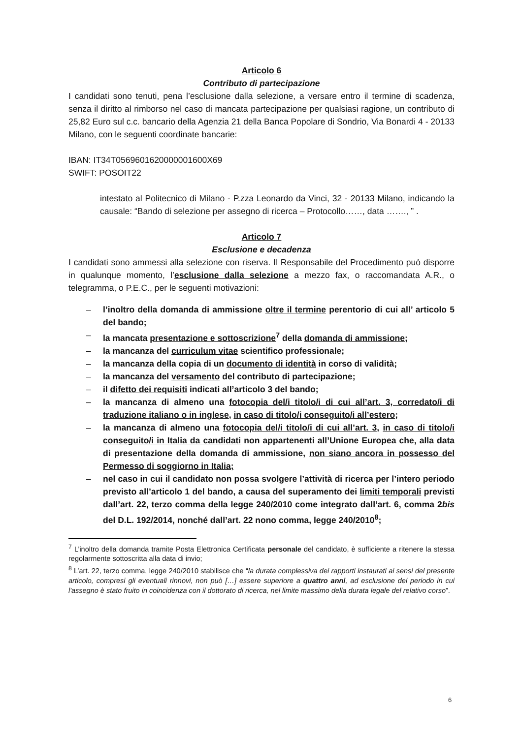Articolo 6
Contributo di partecipazione
I candidati sono tenuti, pena l’esclusione dalla selezione, a versare entro il termine di scadenza, senza il diritto al rimborso nel caso di mancata partecipazione per qualsiasi ragione, un contributo di 25,82 Euro sul c.c. bancario della Agenzia 21 della Banca Popolare di Sondrio, Via Bonardi 4 - 20133 Milano, con le seguenti coordinate bancarie:
IBAN: IT34T0569601620000001600X69
SWIFT: POSOIT22
intestato al Politecnico di Milano - P.zza Leonardo da Vinci, 32 - 20133 Milano, indicando la causale: “Bando di selezione per assegno di ricerca – Protocollo……, data ……., ” .
Articolo 7
Esclusione e decadenza
I candidati sono ammessi alla selezione con riserva. Il Responsabile del Procedimento può disporre in qualunque momento, l’esclusione dalla selezione a mezzo fax, o raccomandata A.R., o telegramma, o P.E.C., per le seguenti motivazioni:
– l’inoltro della domanda di ammissione oltre il termine perentorio di cui all’ articolo 5 del bando;
– la mancata presentazione e sottoscrizione<sup>7</sup> della domanda di ammissione;
– la mancanza del curriculum vitae scientifico professionale;
– la mancanza della copia di un documento di identità in corso di validità;
– la mancanza del versamento del contributo di partecipazione;
– il difetto dei requisiti indicati all’articolo 3 del bando;
– la mancanza di almeno una fotocopia del/i titolo/i di cui all’art. 3, corredato/i di traduzione italiano o in inglese, in caso di titolo/i conseguito/i all’estero;
– la mancanza di almeno una fotocopia del/i titolo/i di cui all’art. 3, in caso di titolo/i conseguito/i in Italia da candidati non appartenenti all’Unione Europea che, alla data di presentazione della domanda di ammissione, non siano ancora in possesso del Permesso di soggiorno in Italia;
– nel caso in cui il candidato non possa svolgere l’attività di ricerca per l’intero periodo previsto all’articolo 1 del bando, a causa del superamento dei limiti temporali previsti dall’art. 22, terzo comma della legge 240/2010 come integrato dall’art. 6, comma 2bis del D.L. 192/2014, nonché dall’art. 22 nono comma, legge 240/2010<sup>8</sup>;
<sup>7</sup> L’inoltro della domanda tramite Posta Elettronica Certificata personale del candidato, è sufficiente a ritenere la stessa regolarmente sottoscritta alla data di invio;
<sup>8</sup> L’art. 22, terzo comma, legge 240/2010 stabilisce che “la durata complessiva dei rapporti instaurati ai sensi del presente articolo, compresi gli eventuali rinnovi, non può […] essere superiore a quattro anni, ad esclusione del periodo in cui l'assegno è stato fruito in coincidenza con il dottorato di ricerca, nel limite massimo della durata legale del relativo corso”.
6